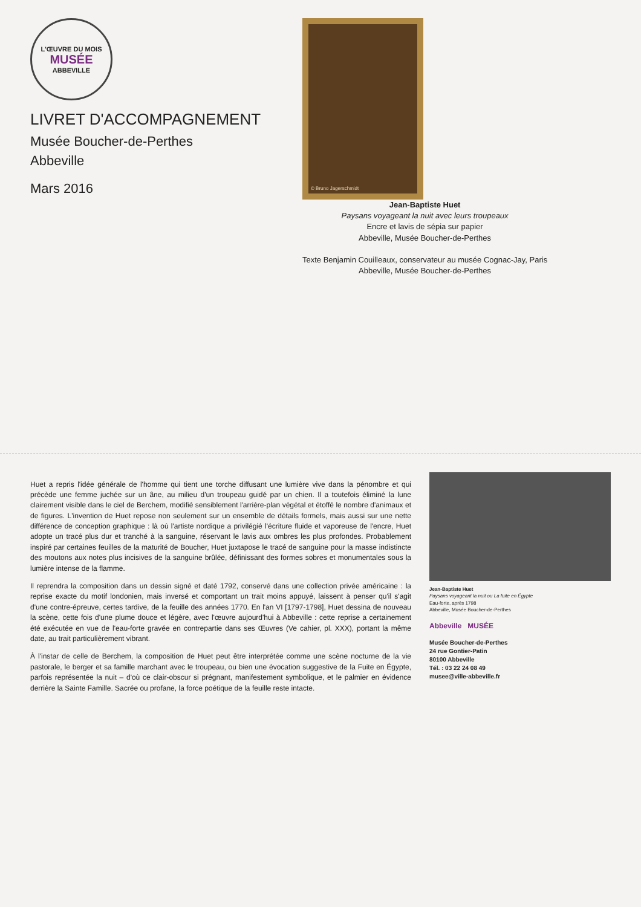L'ŒUVRE DU MOIS
MUSÉE
ABBEVILLE
LIVRET D'ACCOMPAGNEMENT
Musée Boucher-de-Perthes
Abbeville
Mars 2016
© Bruno Jagerschmidt
Jean-Baptiste Huet
Paysans voyageant la nuit avec leurs troupeaux
Encre et lavis de sépia sur papier
Abbeville, Musée Boucher-de-Perthes
Texte Benjamin Couilleaux, conservateur au musée Cognac-Jay, Paris
Abbeville, Musée Boucher-de-Perthes
Huet a repris l'idée générale de l'homme qui tient une torche diffusant une lumière vive dans la pénombre et qui précède une femme juchée sur un âne, au milieu d'un troupeau guidé par un chien. Il a toutefois éliminé la lune clairement visible dans le ciel de Berchem, modifié sensiblement l'arrière-plan végétal et étoffé le nombre d'animaux et de figures. L'invention de Huet repose non seulement sur un ensemble de détails formels, mais aussi sur une nette différence de conception graphique : là où l'artiste nordique a privilégié l'écriture fluide et vaporeuse de l'encre, Huet adopte un tracé plus dur et tranché à la sanguine, réservant le lavis aux ombres les plus profondes. Probablement inspiré par certaines feuilles de la maturité de Boucher, Huet juxtapose le tracé de sanguine pour la masse indistincte des moutons aux notes plus incisives de la sanguine brûlée, définissant des formes sobres et monumentales sous la lumière intense de la flamme.
Il reprendra la composition dans un dessin signé et daté 1792, conservé dans une collection privée américaine : la reprise exacte du motif londonien, mais inversé et comportant un trait moins appuyé, laissent à penser qu'il s'agit d'une contre-épreuve, certes tardive, de la feuille des années 1770. En l'an VI [1797-1798], Huet dessina de nouveau la scène, cette fois d'une plume douce et légère, avec l'œuvre aujourd'hui à Abbeville : cette reprise a certainement été exécutée en vue de l'eau-forte gravée en contrepartie dans ses Œuvres (Ve cahier, pl. XXX), portant la même date, au trait particulièrement vibrant.
À l'instar de celle de Berchem, la composition de Huet peut être interprétée comme une scène nocturne de la vie pastorale, le berger et sa famille marchant avec le troupeau, ou bien une évocation suggestive de la Fuite en Égypte, parfois représentée la nuit – d'où ce clair-obscur si prégnant, manifestement symbolique, et le palmier en évidence derrière la Sainte Famille. Sacrée ou profane, la force poétique de la feuille reste intacte.
Jean-Baptiste Huet
Paysans voyageant la nuit ou La fuite en Égypte
Eau-forte, après 1798
Abbeville, Musée Boucher-de-Perthes
Abbeville MUSÉE
Musée Boucher-de-Perthes
24 rue Gontier-Patin
80100 Abbeville
Tél. : 03 22 24 08 49
musee@ville-abbeville.fr